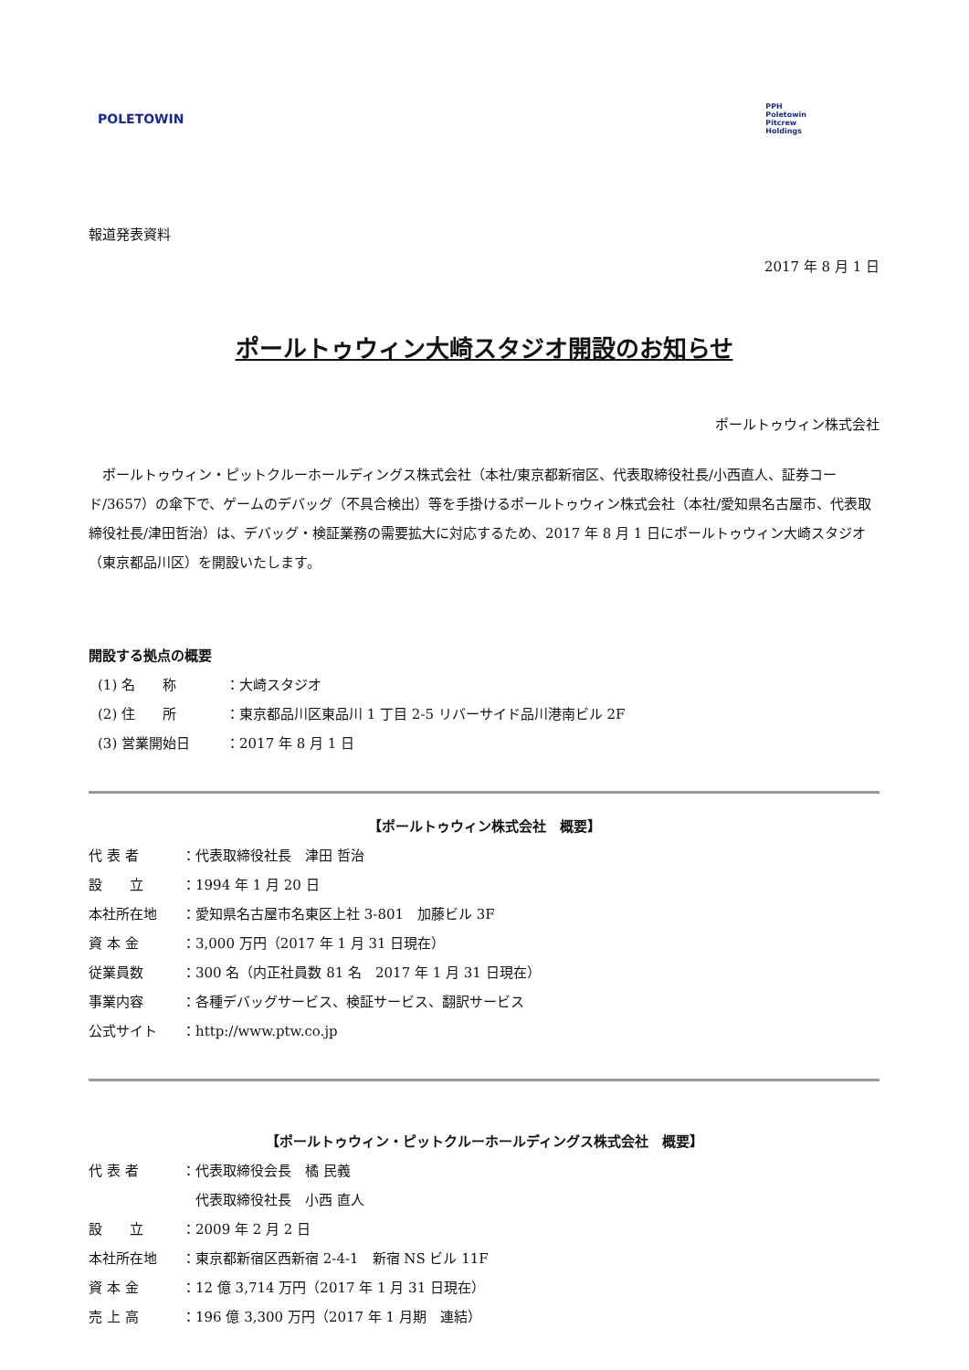POLETOWIN
PPH
Poletowin
Pitcrew
Holdings
報道発表資料
2017 年 8 月 1 日
ポールトゥウィン大崎スタジオ開設のお知らせ
ポールトゥウィン株式会社
　ポールトゥウィン・ピットクルーホールディングス株式会社（本社/東京都新宿区、代表取締役社長/小西直人、証券コード/3657）の傘下で、ゲームのデバッグ（不具合検出）等を手掛けるポールトゥウィン株式会社（本社/愛知県名古屋市、代表取締役社長/津田哲治）は、デバッグ・検証業務の需要拡大に対応するため、2017 年 8 月 1 日にポールトゥウィン大崎スタジオ（東京都品川区）を開設いたします。
開設する拠点の概要
(1) 名　　称 ：大崎スタジオ
(2) 住　　所 ：東京都品川区東品川 1 丁目 2-5 リバーサイド品川港南ビル 2F
(3) 営業開始日 ：2017 年 8 月 1 日
【ポールトゥウィン株式会社　概要】
代 表 者 ：代表取締役社長　津田 哲治
設　　立 ：1994 年 1 月 20 日
本社所在地 ：愛知県名古屋市名東区上社 3-801　加藤ビル 3F
資 本 金 ：3,000 万円（2017 年 1 月 31 日現在）
従業員数 ：300 名（内正社員数 81 名　2017 年 1 月 31 日現在）
事業内容 ：各種デバッグサービス、検証サービス、翻訳サービス
公式サイト ：http://www.ptw.co.jp
【ポールトゥウィン・ピットクルーホールディングス株式会社　概要】
代 表 者 ：代表取締役会長　橘 民義
　代表取締役社長　小西 直人
設　　立 ：2009 年 2 月 2 日
本社所在地 ：東京都新宿区西新宿 2-4-1　新宿 NS ビル 11F
資 本 金 ：12 億 3,714 万円（2017 年 1 月 31 日現在）
売 上 高 ：196 億 3,300 万円（2017 年 1 月期　連結）